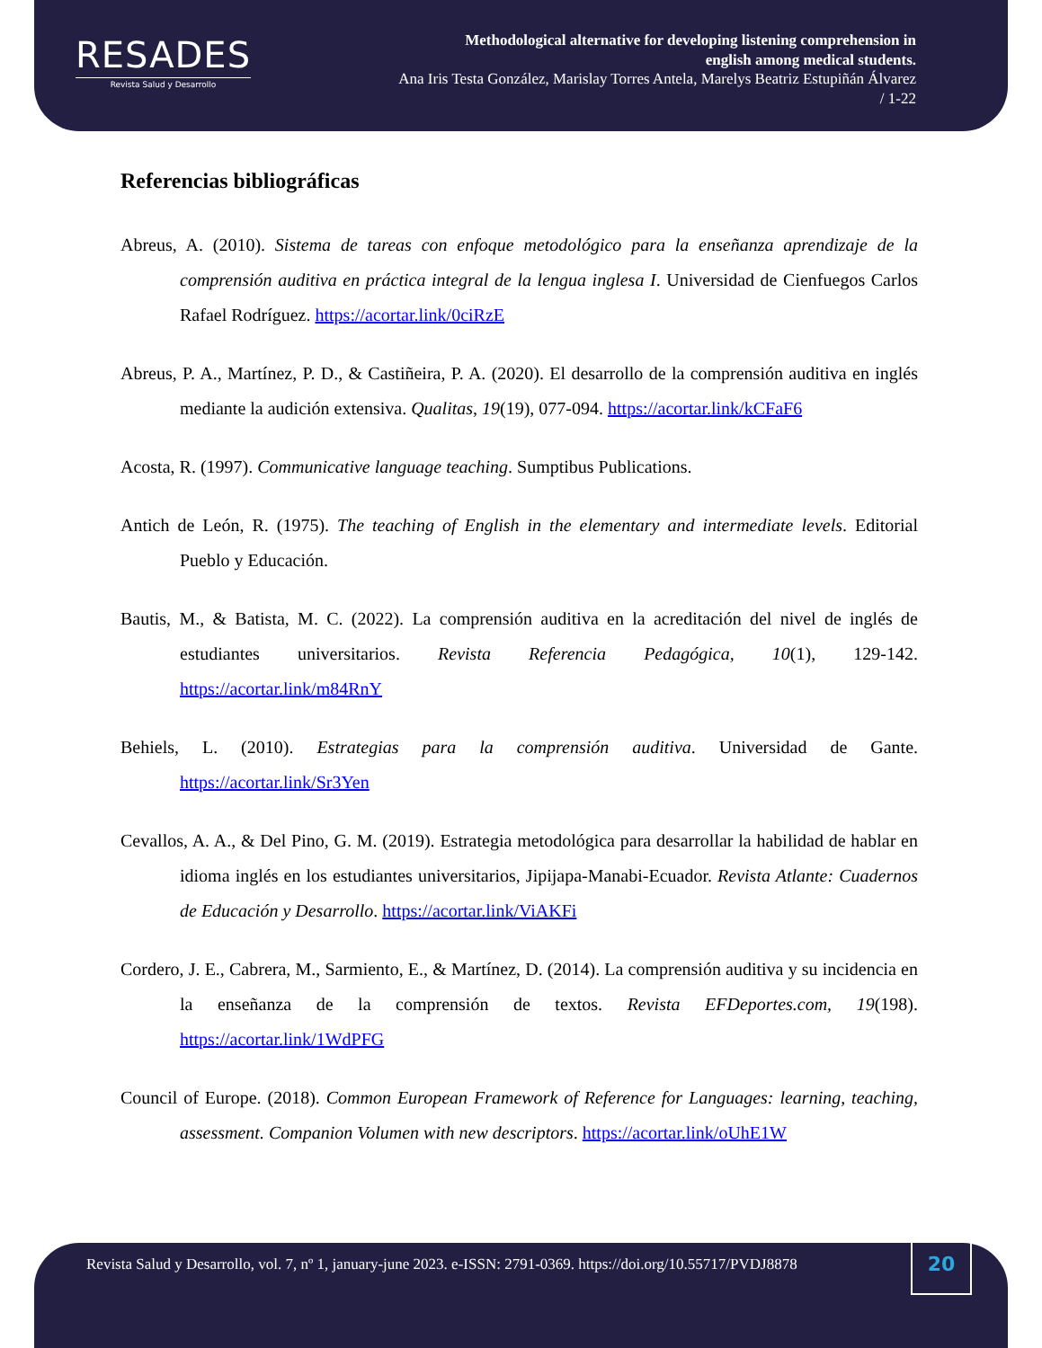RESADES
Revista Salud y Desarrollo
Methodological alternative for developing listening comprehension in
english among medical students.
Ana Iris Testa González, Marislay Torres Antela, Marelys Beatriz Estupiñán Álvarez
/ 1-22
Referencias bibliográficas
Abreus, A. (2010). Sistema de tareas con enfoque metodológico para la enseñanza aprendizaje de la comprensión auditiva en práctica integral de la lengua inglesa I. Universidad de Cienfuegos Carlos Rafael Rodríguez. https://acortar.link/0ciRzE
Abreus, P. A., Martínez, P. D., & Castiñeira, P. A. (2020). El desarrollo de la comprensión auditiva en inglés mediante la audición extensiva. Qualitas, 19(19), 077-094. https://acortar.link/kCFaF6
Acosta, R. (1997). Communicative language teaching. Sumptibus Publications.
Antich de León, R. (1975). The teaching of English in the elementary and intermediate levels. Editorial Pueblo y Educación.
Bautis, M., & Batista, M. C. (2022). La comprensión auditiva en la acreditación del nivel de inglés de estudiantes universitarios. Revista Referencia Pedagógica, 10(1), 129-142. https://acortar.link/m84RnY
Behiels, L. (2010). Estrategias para la comprensión auditiva. Universidad de Gante. https://acortar.link/Sr3Yen
Cevallos, A. A., & Del Pino, G. M. (2019). Estrategia metodológica para desarrollar la habilidad de hablar en idioma inglés en los estudiantes universitarios, Jipijapa-Manabi-Ecuador. Revista Atlante: Cuadernos de Educación y Desarrollo. https://acortar.link/ViAKFi
Cordero, J. E., Cabrera, M., Sarmiento, E., & Martínez, D. (2014). La comprensión auditiva y su incidencia en la enseñanza de la comprensión de textos. Revista EFDeportes.com, 19(198). https://acortar.link/1WdPFG
Council of Europe. (2018). Common European Framework of Reference for Languages: learning, teaching, assessment. Companion Volumen with new descriptors. https://acortar.link/oUhE1W
Revista Salud y Desarrollo, vol. 7, nº 1, january-june 2023. e-ISSN: 2791-0369. https://doi.org/10.55717/PVDJ8878
20